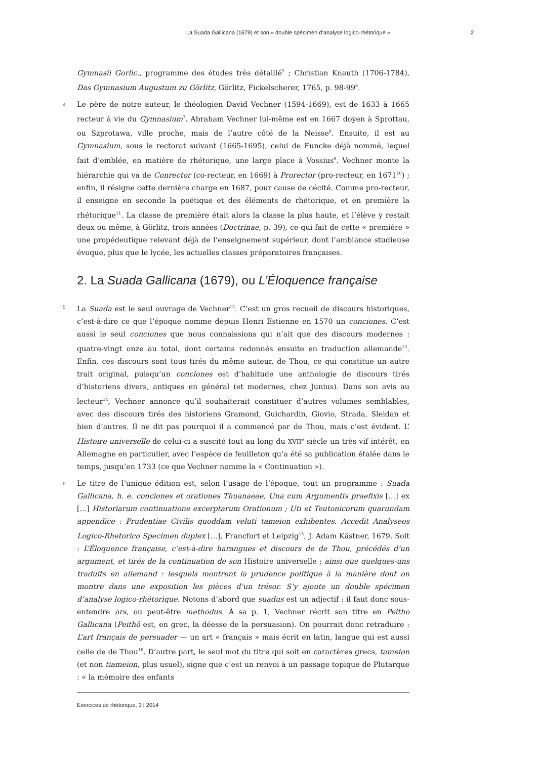La Suada Gallicana (1679) et son « double spécimen d’analyse logico-rhétorique » 2
Gymnasii Gorlic., programme des études très détaillé<sup>5</sup> ; Christian Knauth (1706-1784), Das Gymnasium Augustum zu Görlitz, Görlitz, Fickelscherer, 1765, p. 98-99<sup>6</sup>.
4 Le père de notre auteur, le théologien David Vechner (1594-1669), est de 1633 à 1665 recteur à vie du Gymnasium<sup>7</sup>. Abraham Vechner lui-même est en 1667 doyen à Sprottau, ou Szprotawa, ville proche, mais de l’autre côté de la Neisse<sup>8</sup>. Ensuite, il est au Gymnasium, sous le rectorat suivant (1665-1695), celui de Funcke déjà nommé, lequel fait d’emblée, en matière de rhétorique, une large place à Vossius<sup>9</sup>. Vechner monte la hiérarchie qui va de Conrector (co-recteur, en 1669) à Prorector (pro-recteur, en 1671<sup>10</sup>) ; enfin, il résigne cette dernière charge en 1687, pour cause de cécité. Comme pro-recteur, il enseigne en seconde la poétique et des éléments de rhétorique, et en première la rhétorique<sup>11</sup>. La classe de première était alors la classe la plus haute, et l’élève y restait deux ou même, à Görlitz, trois années (Doctrinae, p. 39), ce qui fait de cette « première » une propédeutique relevant déjà de l’enseignement supérieur, dont l’ambiance studieuse évoque, plus que le lycée, les actuelles classes préparatoires françaises.
2. La Suada Gallicana (1679), ou L’Éloquence française
5 La Suada est le seul ouvrage de Vechner<sup>12</sup>. C’est un gros recueil de discours historiques, c’est-à-dire ce que l’époque nomme depuis Henri Estienne en 1570 un conciones. C’est aussi le seul conciones que nous connaissions qui n’ait que des discours modernes : quatre-vingt onze au total, dont certains redonnés ensuite en traduction allemande<sup>13</sup>. Enfin, ces discours sont tous tirés du même auteur, de Thou, ce qui constitue un autre trait original, puisqu’un conciones est d’habitude une anthologie de discours tirés d’historiens divers, antiques en général (et modernes, chez Junius). Dans son avis au lecteur<sup>14</sup>, Vechner annonce qu’il souhaiterait constituer d’autres volumes semblables, avec des discours tirés des historiens Gramond, Guichardin, Giovio, Strada, Sleidan et bien d’autres. Il ne dit pas pourquoi il a commencé par de Thou, mais c’est évident. L’ Histoire universelle de celui-ci a suscité tout au long du XVII<sup>e</sup> siècle un très vif intérêt, en Allemagne en particulier, avec l’espèce de feuilleton qu’a été sa publication étalée dans le temps, jusqu’en 1733 (ce que Vechner nomme la « Continuation »).
6 Le titre de l’unique édition est, selon l’usage de l’époque, tout un programme : Suada Gallicana, h. e. conciones et orationes Thuanaeae, Una cum Argumentis praefixis [...] ex [...] Historiarum continuatione excerptarum Orationum ; Uti et Teutonicorum quarundam appendice : Prudentiae Civilis quoddam veluti tameion exhibentes. Accedit Analyseos Logico-Rhetorico Specimen duplex [...], Francfort et Leipzig<sup>15</sup>, J. Adam Kästner, 1679. Soit : L’Éloquence française, c’est-à-dire harangues et discours de de Thou, précédés d’un argument, et tirés de la continuation de son Histoire universelle ; ainsi que quelques-uns traduits en allemand : lesquels montrent la prudence politique à la manière dont on montre dans une exposition les pièces d’un trésor. S’y ajoute un double spécimen d’analyse logico-rhétorique. Notons d’abord que suadus est un adjectif : il faut donc sous-entendre ars, ou peut-être methodus. À sa p. 1, Vechner récrit son titre en Peitho Gallicana (Peithô est, en grec, la déesse de la persuasion). On pourrait donc retraduire : L’art français de persuader — un art « français » mais écrit en latin, langue qui est aussi celle de de Thou<sup>16</sup>. D’autre part, le seul mot du titre qui soit en caractères grecs, tameion (et non tiameion, plus usuel), signe que c’est un renvoi à un passage topique de Plutarque : « la mémoire des enfants
Exercices de rhétorique, 3 | 2014